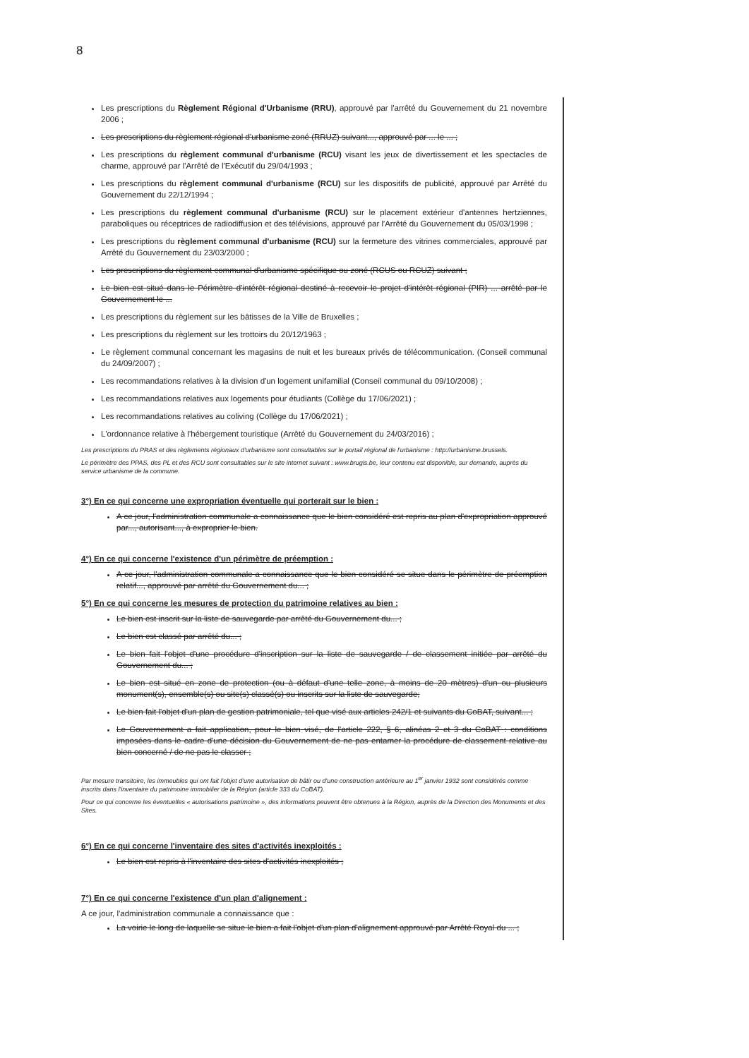8
Les prescriptions du Règlement Régional d'Urbanisme (RRU), approuvé par l'arrêté du Gouvernement du 21 novembre 2006 ;
Les prescriptions du règlement régional d'urbanisme zoné (RRUZ) suivant..., approuvé par ... le ... ;
Les prescriptions du règlement communal d'urbanisme (RCU) visant les jeux de divertissement et les spectacles de charme, approuvé par l'Arrêté de l'Exécutif du 29/04/1993 ;
Les prescriptions du règlement communal d'urbanisme (RCU) sur les dispositifs de publicité, approuvé par Arrêté du Gouvernement du 22/12/1994 ;
Les prescriptions du règlement communal d'urbanisme (RCU) sur le placement extérieur d'antennes hertziennes, paraboliques ou réceptrices de radiodiffusion et des télévisions, approuvé par l'Arrêté du Gouvernement du 05/03/1998 ;
Les prescriptions du règlement communal d'urbanisme (RCU) sur la fermeture des vitrines commerciales, approuvé par Arrêté du Gouvernement du 23/03/2000 ;
Les prescriptions du règlement communal d'urbanisme spécifique ou zoné (RCUS ou RCUZ) suivant ;
Le bien est situé dans le Périmètre d'intérêt régional destiné à recevoir le projet d'intérêt régional (PIR) ... arrêté par le Gouvernement le ...
Les prescriptions du règlement sur les bâtisses de la Ville de Bruxelles ;
Les prescriptions du règlement sur les trottoirs du 20/12/1963 ;
Le règlement communal concernant les magasins de nuit et les bureaux privés de télécommunication. (Conseil communal du 24/09/2007) ;
Les recommandations relatives à la division d'un logement unifamilial (Conseil communal du 09/10/2008) ;
Les recommandations relatives aux logements pour étudiants (Collège du 17/06/2021) ;
Les recommandations relatives au coliving (Collège du 17/06/2021) ;
L'ordonnance relative à l'hébergement touristique (Arrêté du Gouvernement du 24/03/2016) ;
Les prescriptions du PRAS et des règlements régionaux d'urbanisme sont consultables sur le portail régional de l'urbanisme : http://urbanisme.brussels.
Le périmètre des PPAS, des PL et des RCU sont consultables sur le site internet suivant : www.brugis.be, leur contenu est disponible, sur demande, auprès du service urbanisme de la commune.
3°) En ce qui concerne une expropriation éventuelle qui porterait sur le bien :
A ce jour, l'administration communale a connaissance que le bien considéré est repris au plan d'expropriation approuvé par..., autorisant..., à exproprier le bien.
4°) En ce qui concerne l'existence d'un périmètre de préemption :
A ce jour, l'administration communale a connaissance que le bien considéré se situe dans le périmètre de préemption relatif..., approuvé par arrêté du Gouvernement du... ;
5°) En ce qui concerne les mesures de protection du patrimoine relatives au bien :
Le bien est inscrit sur la liste de sauvegarde par arrêté du Gouvernement du... ;
Le bien est classé par arrêté du... ;
Le bien fait l'objet d'une procédure d'inscription sur la liste de sauvegarde / de classement initiée par arrêté du Gouvernement du... ;
Le bien est situé en zone de protection (ou à défaut d'une telle zone, à moins de 20 mètres) d'un ou plusieurs monument(s), ensemble(s) ou site(s) classé(s) ou inscrits sur la liste de sauvegarde;
Le bien fait l'objet d'un plan de gestion patrimoniale, tel que visé aux articles 242/1 et suivants du CoBAT, suivant... ;
Le Gouvernement a fait application, pour le bien visé, de l'article 222, § 6, alinéas 2 et 3 du CoBAT : conditions imposées dans le cadre d'une décision du Gouvernement de ne pas entamer la procédure de classement relative au bien concerné / de ne pas le classer ;
Par mesure transitoire, les immeubles qui ont fait l'objet d'une autorisation de bâtir ou d'une construction antérieure au 1<sup>er</sup> janvier 1932 sont considérés comme inscrits dans l'inventaire du patrimoine immobilier de la Région (article 333 du CoBAT).
Pour ce qui concerne les éventuelles « autorisations patrimoine », des informations peuvent être obtenues à la Région, auprès de la Direction des Monuments et des Sites.
6°) En ce qui concerne l'inventaire des sites d'activités inexploités :
Le bien est repris à l'inventaire des sites d'activités inexploités ;
7°) En ce qui concerne l'existence d'un plan d'alignement :
A ce jour, l'administration communale a connaissance que :
La voirie le long de laquelle se situe le bien a fait l'objet d'un plan d'alignement approuvé par Arrêté Royal du ... ;